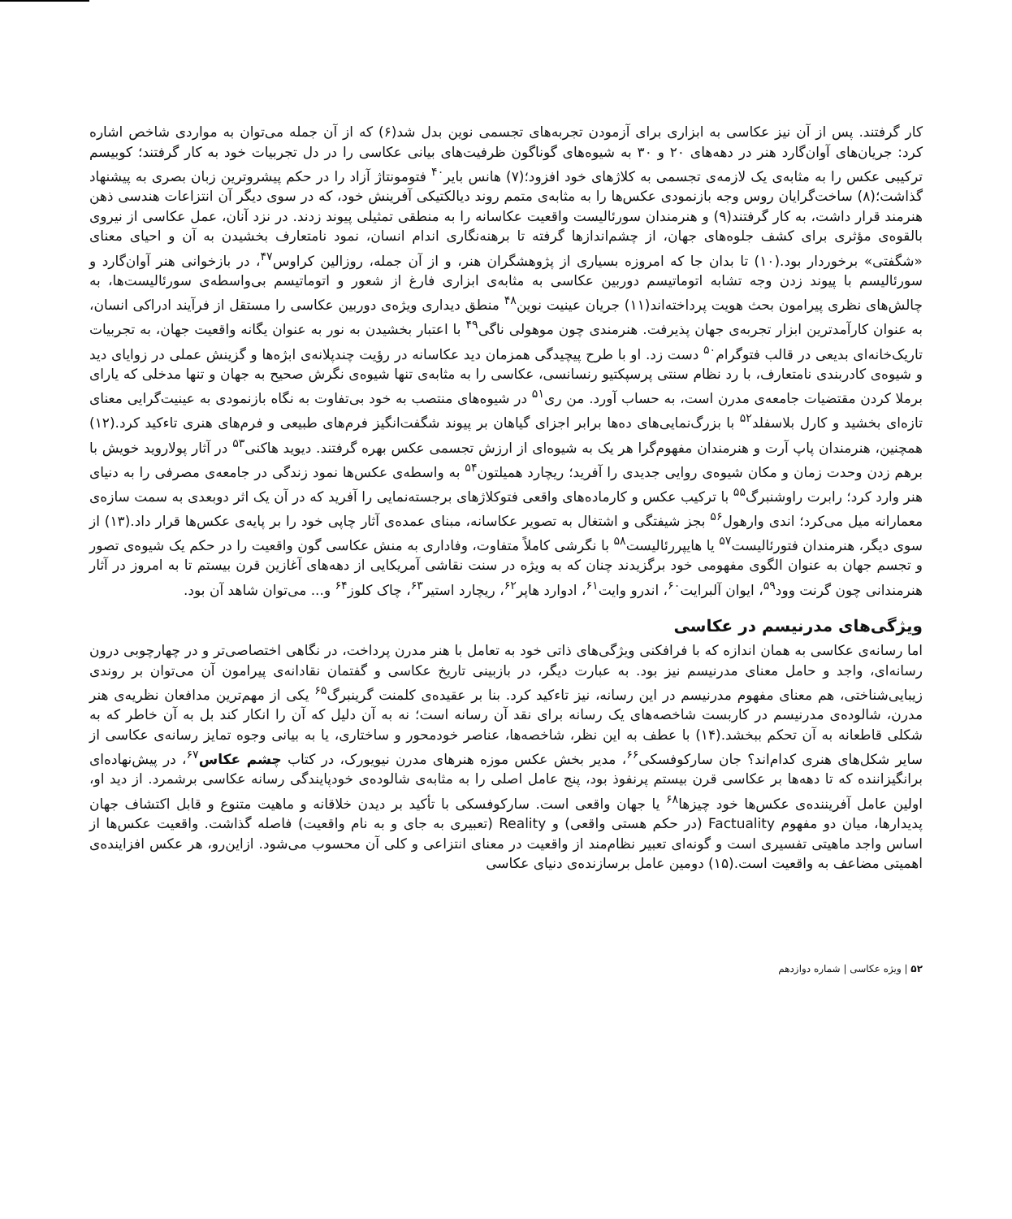کار گرفتند. پس از آن نیز عکاسی به ابزاری برای آزمودن تجربه‌های تجسمی نوین بدل شد(۶) که از آن جمله می‌توان به مواردی شاخص اشاره کرد: جریان‌های آوان‌گارد هنر در دهه‌های ۲۰ و ۳۰ به شیوه‌های گوناگون ظرفیت‌های بیانی عکاسی را در دل تجربیات خود به کار گرفتند؛ کوبیسم ترکیبی عکس را به مثابه‌ی یک لازمه‌ی تجسمی به کلاژهای خود افزود؛(۷) هانس بایر<sup>۴۰</sup> فتومونتاژ آزاد را در حکم پیشروترین زبان بصری به پیشنهاد گذاشت؛(۸) ساخت‌گرایان روس وجه بازنمودی عکس‌ها را به مثابه‌ی متمم روند دیالکتیکی آفرینش خود، که در سوی دیگر آن انتزاعات هندسی ذهن هنرمند قرار داشت، به کار گرفتند(۹) و هنرمندان سورئالیست واقعیت عکاسانه را به منطقی تمثیلی پیوند زدند. در نزد آنان، عمل عکاسی از نیروی بالقوه‌ی مؤثری برای کشف جلوه‌های جهان، از چشم‌اندازها گرفته تا برهنه‌نگاری اندام انسان، نمود نامتعارف بخشیدن به آن و احیای معنای «شگفتی» برخوردار بود.(۱۰) تا بدان جا که امروزه بسیاری از پژوهشگران هنر، و از آن جمله، روزالین کراوس<sup>۴۷</sup>، در بازخوانی هنر آوان‌گارد و سورئالیسم با پیوند زدن وجه تشابه اتوماتیسم دوربین عکاسی به مثابه‌ی ابزاری فارغ از شعور و اتوماتیسم بی‌واسطه‌ی سورئالیست‌ها، به چالش‌های نظری پیرامون بحث هویت پرداخته‌اند(۱۱) جریان عینیت نوین<sup>۴۸</sup> منطق دیداری ویژه‌ی دوربین عکاسی را مستقل از فرآیند ادراکی انسان، به عنوان کارآمدترین ابزار تجربه‌ی جهان پذیرفت. هنرمندی چون موهولی ناگی<sup>۴۹</sup> با اعتبار بخشیدن به نور به عنوان یگانه واقعیت جهان، به تجربیات تاریک‌خانه‌ای بدیعی در قالب فتوگرام<sup>۵۰</sup> دست زد. او با طرح پیچیدگی همزمان دید عکاسانه در رؤیت چندپلانه‌ی ابژه‌ها و گزینش عملی در زوایای دید و شیوه‌ی کادربندی نامتعارف، با رد نظام سنتی پرسپکتیو رنسانسی، عکاسی را به مثابه‌ی تنها شیوه‌ی نگرش صحیح به جهان و تنها مدخلی که یارای برملا کردن مقتضیات جامعه‌ی مدرن است، به حساب آورد. من ری<sup>۵۱</sup> در شیوه‌های منتصب به خود بی‌تفاوت به نگاه بازنمودی به عینیت‌گرایی معنای تازه‌ای بخشید و کارل بلاسفلد<sup>۵۲</sup> با بزرگ‌نمایی‌های ده‌ها برابر اجزای گیاهان بر پیوند شگفت‌انگیز فرم‌های طبیعی و فرم‌های هنری تاءکید کرد.(۱۲) همچنین، هنرمندان پاپ آرت و هنرمندان مفهوم‌گرا هر یک به شیوه‌ای از ارزش تجسمی عکس بهره گرفتند. دیوید هاکنی<sup>۵۳</sup> در آثار پولاروید خویش با برهم زدن وحدت زمان و مکان شیوه‌ی روایی جدیدی را آفرید؛ ریچارد همیلتون<sup>۵۴</sup> به واسطه‌ی عکس‌ها نمود زندگی در جامعه‌ی مصرفی را به دنیای هنر وارد کرد؛ رابرت راوشنبرگ<sup>۵۵</sup> با ترکیب عکس و کارماده‌های واقعی فتوکلاژهای برجسته‌نمایی را آفرید که در آن یک اثر دوبعدی به سمت سازه‌ی معمارانه میل می‌کرد؛ اندی وارهول<sup>۵۶</sup> بجز شیفتگی و اشتغال به تصویر عکاسانه، مبنای عمده‌ی آثار چاپی خود را بر پایه‌ی عکس‌ها قرار داد.(۱۳) از سوی دیگر، هنرمندان فتورئالیست<sup>۵۷</sup> یا هایپررئالیست<sup>۵۸</sup> با نگرشی کاملاً متفاوت، وفاداری به منش عکاسی گون واقعیت را در حکم یک شیوه‌ی تصور و تجسم جهان به عنوان الگوی مفهومی خود برگزیدند چنان که به ویژه در سنت نقاشی آمریکایی از دهه‌های آغازین قرن بیستم تا به امروز در آثار هنرمندانی چون گرنت وود<sup>۵۹</sup>، ایوان آلبرایت<sup>۶۰</sup>، اندرو وایت<sup>۶۱</sup>، ادوارد هاپر<sup>۶۲</sup>، ریچارد استیر<sup>۶۳</sup>، چاک کلوز<sup>۶۴</sup> و... می‌توان شاهد آن بود.
ویژگی‌های مدرنیسم در عکاسی
اما رسانه‌ی عکاسی به همان اندازه که با فرافکنی ویژگی‌های ذاتی خود به تعامل با هنر مدرن پرداخت، در نگاهی اختصاصی‌تر و در چهارچوبی درون رسانه‌ای، واجد و حامل معنای مدرنیسم نیز بود. به عبارت دیگر، در بازبینی تاریخ عکاسی و گفتمان نقادانه‌ی پیرامون آن می‌توان بر روندی زیبایی‌شناختی، هم معنای مفهوم مدرنیسم در این رسانه، نیز تاءکید کرد. بنا بر عقیده‌ی کلمنت گرینبرگ<sup>۶۵</sup> یکی از مهم‌ترین مدافعان نظریه‌ی هنر مدرن، شالوده‌ی مدرنیسم در کاربست شاخصه‌های یک رسانه برای نقد آن رسانه است؛ نه به آن دلیل که آن را انکار کند بل به آن خاطر که به شکلی قاطعانه به آن تحکم ببخشد.(۱۴) با عطف به این نظر، شاخصه‌ها، عناصر خودمحور و ساختاری، یا به بیانی وجوه تمایز رسانه‌ی عکاسی از سایر شکل‌های هنری کدام‌اند؟ جان سارکوفسکی<sup>۶۶</sup>، مدیر بخش عکس موزه هنرهای مدرن نیویورک، در کتاب چشم عکاس<sup>۶۷</sup>، در پیش‌نهاده‌ای برانگیزاننده که تا دهه‌ها بر عکاسی قرن بیستم پرنفوذ بود، پنج عامل اصلی را به مثابه‌ی شالوده‌ی خودپایندگی رسانه عکاسی برشمرد. از دید او، اولین عامل آفریننده‌ی عکس‌ها خود چیزها<sup>۶۸</sup> یا جهان واقعی است. سارکوفسکی با تأکید بر دیدن خلاقانه و ماهیت متنوع و قابل اکتشاف جهان پدیدارها، میان دو مفهوم Factuality (در حکم هستی واقعی) و Reality (تعبیری به جای و به نام واقعیت) فاصله گذاشت. واقعیت عکس‌ها از اساس واجد ماهیتی تفسیری است و گونه‌ای تعبیر نظام‌مند از واقعیت در معنای انتزاعی و کلی آن محسوب می‌شود. ازاین‌رو، هر عکس افزاینده‌ی اهمیتی مضاعف به واقعیت است.(۱۵) دومین عامل برسازنده‌ی دنیای عکاسی
۵۲ | ویژه عکاسی | شماره دوازدهم